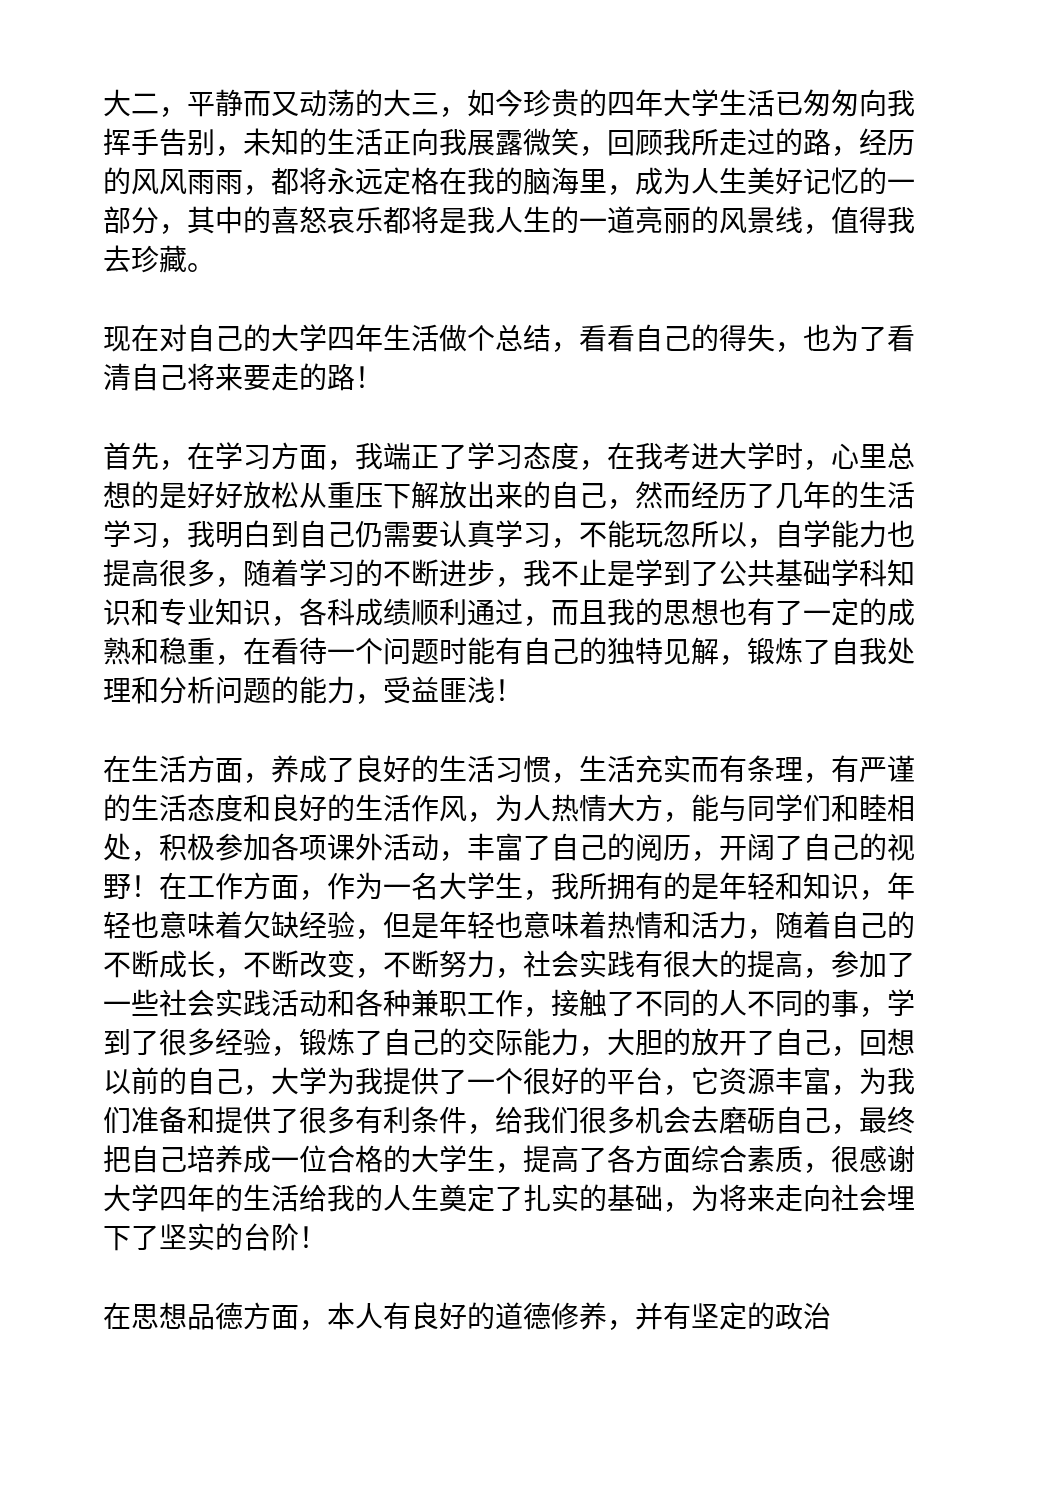大二，平静而又动荡的大三，如今珍贵的四年大学生活已匆匆向我挥手告别，未知的生活正向我展露微笑，回顾我所走过的路，经历的风风雨雨，都将永远定格在我的脑海里，成为人生美好记忆的一部分，其中的喜怒哀乐都将是我人生的一道亮丽的风景线，值得我去珍藏。
现在对自己的大学四年生活做个总结，看看自己的得失，也为了看清自己将来要走的路！
首先，在学习方面，我端正了学习态度，在我考进大学时，心里总想的是好好放松从重压下解放出来的自己，然而经历了几年的生活学习，我明白到自己仍需要认真学习，不能玩忽所以，自学能力也提高很多，随着学习的不断进步，我不止是学到了公共基础学科知识和专业知识，各科成绩顺利通过，而且我的思想也有了一定的成熟和稳重，在看待一个问题时能有自己的独特见解，锻炼了自我处理和分析问题的能力，受益匪浅！
在生活方面，养成了良好的生活习惯，生活充实而有条理，有严谨的生活态度和良好的生活作风，为人热情大方，能与同学们和睦相处，积极参加各项课外活动，丰富了自己的阅历，开阔了自己的视野！在工作方面，作为一名大学生，我所拥有的是年轻和知识，年轻也意味着欠缺经验，但是年轻也意味着热情和活力，随着自己的不断成长，不断改变，不断努力，社会实践有很大的提高，参加了一些社会实践活动和各种兼职工作，接触了不同的人不同的事，学到了很多经验，锻炼了自己的交际能力，大胆的放开了自己，回想以前的自己，大学为我提供了一个很好的平台，它资源丰富，为我们准备和提供了很多有利条件，给我们很多机会去磨砺自己，最终把自己培养成一位合格的大学生，提高了各方面综合素质，很感谢大学四年的生活给我的人生奠定了扎实的基础，为将来走向社会埋下了坚实的台阶！
在思想品德方面，本人有良好的道德修养，并有坚定的政治